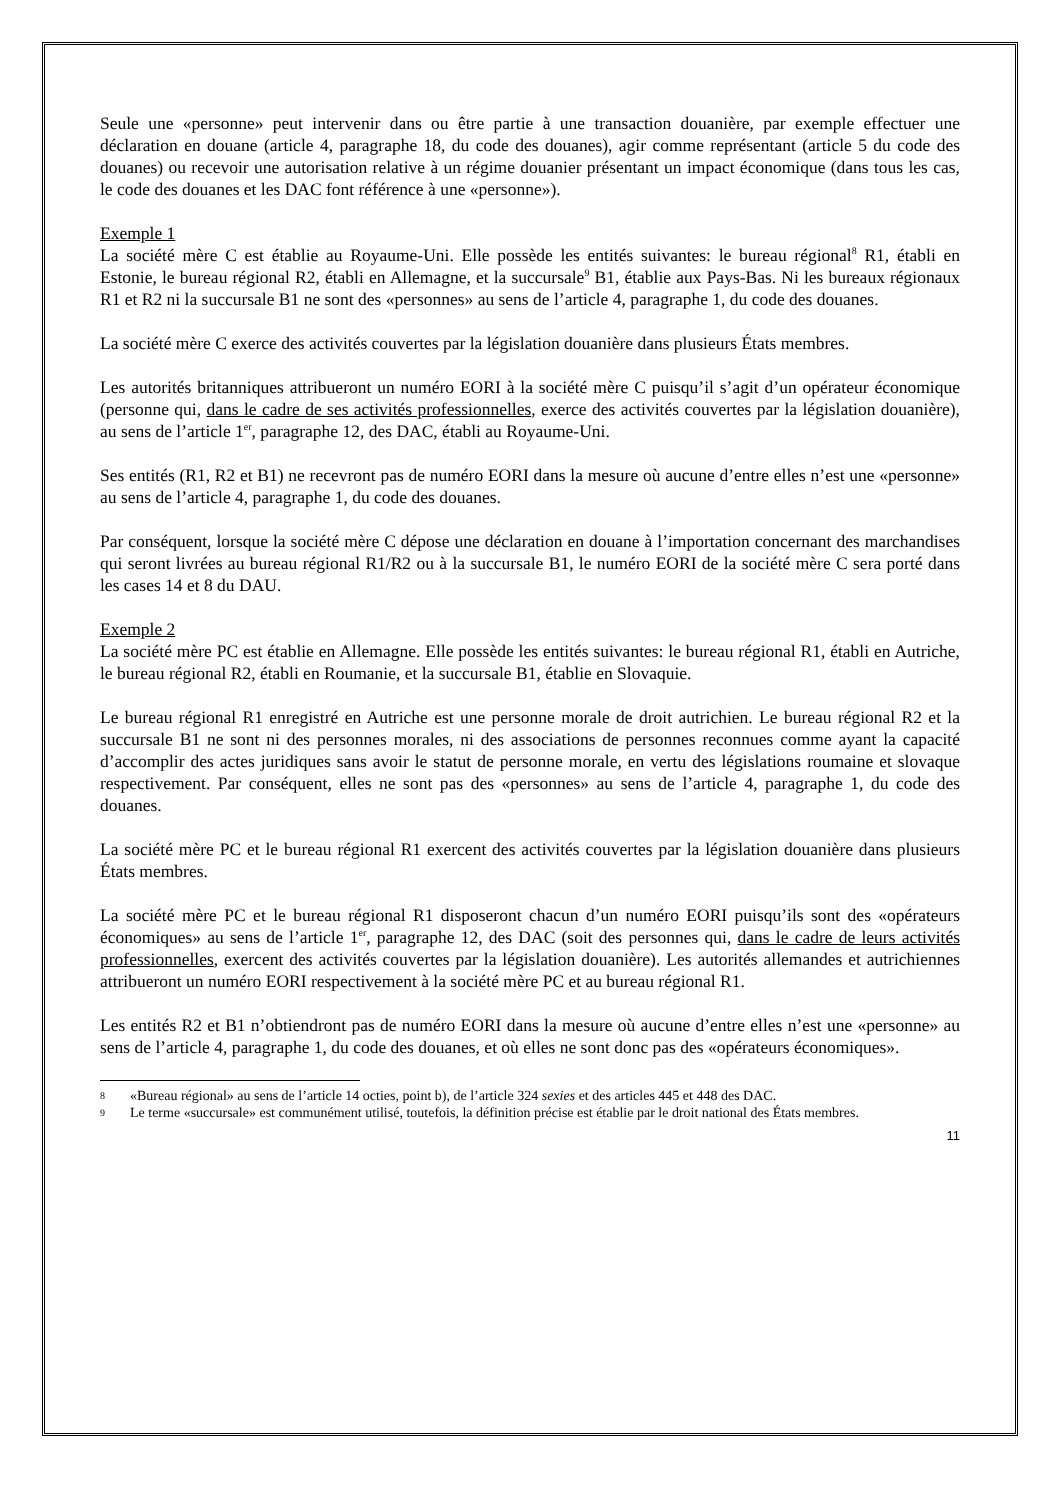Seule une «personne» peut intervenir dans ou être partie à une transaction douanière, par exemple effectuer une déclaration en douane (article 4, paragraphe 18, du code des douanes), agir comme représentant (article 5 du code des douanes) ou recevoir une autorisation relative à un régime douanier présentant un impact économique (dans tous les cas, le code des douanes et les DAC font référence à une «personne»).
Exemple 1
La société mère C est établie au Royaume-Uni. Elle possède les entités suivantes: le bureau régional<sup>8</sup> R1, établi en Estonie, le bureau régional R2, établi en Allemagne, et la succursale<sup>9</sup> B1, établie aux Pays-Bas. Ni les bureaux régionaux R1 et R2 ni la succursale B1 ne sont des «personnes» au sens de l’article 4, paragraphe 1, du code des douanes.
La société mère C exerce des activités couvertes par la législation douanière dans plusieurs États membres.
Les autorités britanniques attribueront un numéro EORI à la société mère C puisqu’il s’agit d’un opérateur économique (personne qui, dans le cadre de ses activités professionnelles, exerce des activités couvertes par la législation douanière), au sens de l’article 1<sup>er</sup>, paragraphe 12, des DAC, établi au Royaume-Uni.
Ses entités (R1, R2 et B1) ne recevront pas de numéro EORI dans la mesure où aucune d’entre elles n’est une «personne» au sens de l’article 4, paragraphe 1, du code des douanes.
Par conséquent, lorsque la société mère C dépose une déclaration en douane à l’importation concernant des marchandises qui seront livrées au bureau régional R1/R2 ou à la succursale B1, le numéro EORI de la société mère C sera porté dans les cases 14 et 8 du DAU.
Exemple 2
La société mère PC est établie en Allemagne. Elle possède les entités suivantes: le bureau régional R1, établi en Autriche, le bureau régional R2, établi en Roumanie, et la succursale B1, établie en Slovaquie.
Le bureau régional R1 enregistré en Autriche est une personne morale de droit autrichien. Le bureau régional R2 et la succursale B1 ne sont ni des personnes morales, ni des associations de personnes reconnues comme ayant la capacité d’accomplir des actes juridiques sans avoir le statut de personne morale, en vertu des législations roumaine et slovaque respectivement. Par conséquent, elles ne sont pas des «personnes» au sens de l’article 4, paragraphe 1, du code des douanes.
La société mère PC et le bureau régional R1 exercent des activités couvertes par la législation douanière dans plusieurs États membres.
La société mère PC et le bureau régional R1 disposeront chacun d’un numéro EORI puisqu’ils sont des «opérateurs économiques» au sens de l’article 1<sup>er</sup>, paragraphe 12, des DAC (soit des personnes qui, dans le cadre de leurs activités professionnelles, exercent des activités couvertes par la législation douanière). Les autorités allemandes et autrichiennes attribueront un numéro EORI respectivement à la société mère PC et au bureau régional R1.
Les entités R2 et B1 n’obtiendront pas de numéro EORI dans la mesure où aucune d’entre elles n’est une «personne» au sens de l’article 4, paragraphe 1, du code des douanes, et où elles ne sont donc pas des «opérateurs économiques».
8 «Bureau régional» au sens de l’article 14 octies, point b), de l’article 324 sexies et des articles 445 et 448 des DAC.
9 Le terme «succursale» est communément utilisé, toutefois, la définition précise est établie par le droit national des États membres.
11